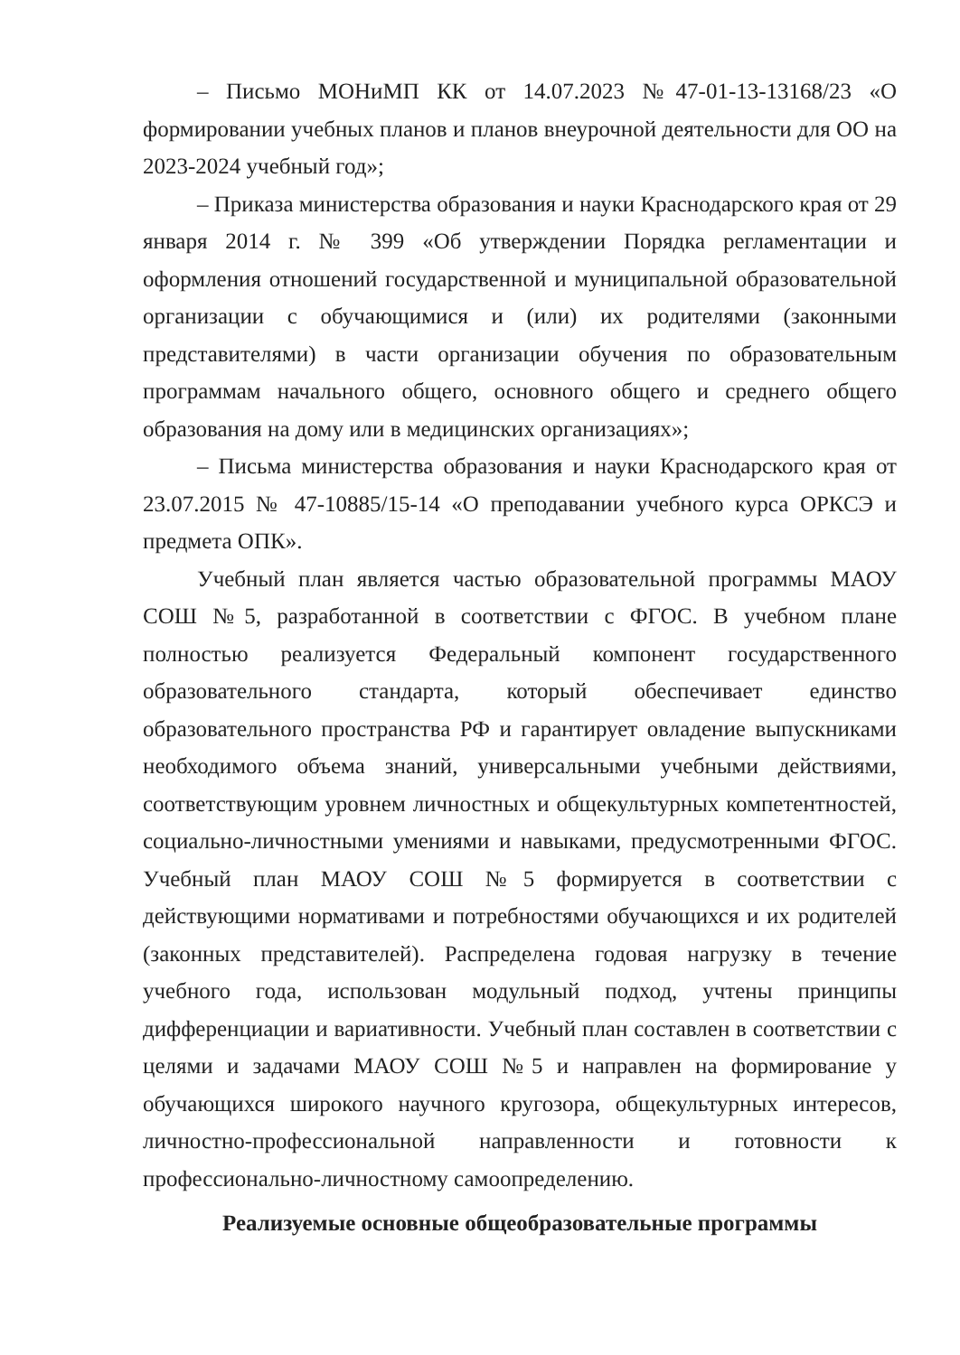– Письмо МОНиМП КК от 14.07.2023 №47-01-13-13168/23 «О формировании учебных планов и планов внеурочной деятельности для ОО на 2023-2024 учебный год»;
– Приказа министерства образования и науки Краснодарского края от 29 января 2014 г. № 399 «Об утверждении Порядка регламентации и оформления отношений государственной и муниципальной образовательной организации с обучающимися и (или) их родителями (законными представителями) в части организации обучения по образовательным программам начального общего, основного общего и среднего общего образования на дому или в медицинских организациях»;
– Письма министерства образования и науки Краснодарского края от 23.07.2015 № 47-10885/15-14 «О преподавании учебного курса ОРКСЭ и предмета ОПК».
Учебный план является частью образовательной программы МАОУ СОШ №5, разработанной в соответствии с ФГОС. В учебном плане полностью реализуется Федеральный компонент государственного образовательного стандарта, который обеспечивает единство образовательного пространства РФ и гарантирует овладение выпускниками необходимого объема знаний, универсальными учебными действиями, соответствующим уровнем личностных и общекультурных компетентностей, социально-личностными умениями и навыками, предусмотренными ФГОС. Учебный план МАОУ СОШ №5 формируется в соответствии с действующими нормативами и потребностями обучающихся и их родителей (законных представителей). Распределена годовая нагрузку в течение учебного года, использован модульный подход, учтены принципы дифференциации и вариативности. Учебный план составлен в соответствии с целями и задачами МАОУ СОШ №5 и направлен на формирование у обучающихся широкого научного кругозора, общекультурных интересов, личностно-профессиональной направленности и готовности к профессионально-личностному самоопределению.
Реализуемые основные общеобразовательные программы